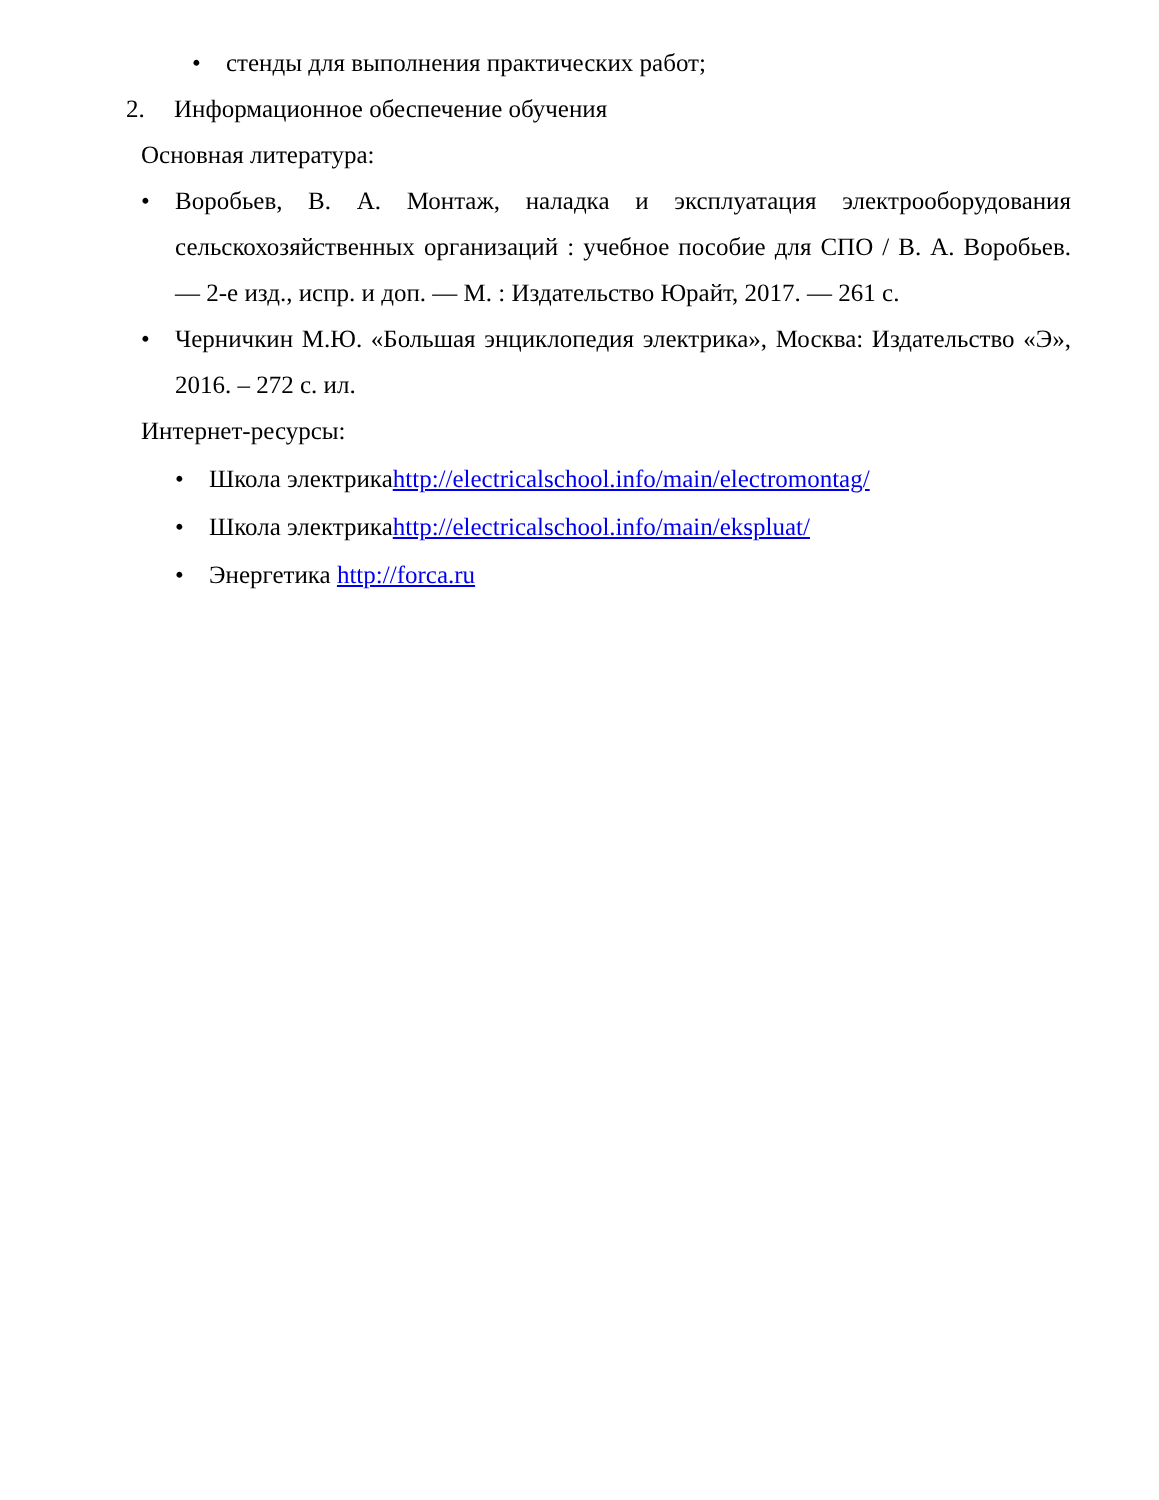• стенды для выполнения практических работ;
2. Информационное обеспечение обучения
Основная литература:
• Воробьев, В. А. Монтаж, наладка и эксплуатация электрооборудования сельскохозяйственных организаций : учебное пособие для СПО / В. А. Воробьев. — 2-е изд., испр. и доп. — М. : Издательство Юрайт, 2017. — 261 с.
• Черничкин М.Ю. «Большая энциклопедия электрика», Москва: Издательство «Э», 2016. – 272 с. ил.
Интернет-ресурсы:
• Школа электрикаhttp://electricalschool.info/main/electromontag/
• Школа электрикаhttp://electricalschool.info/main/ekspluat/
• Энергетика http://forca.ru